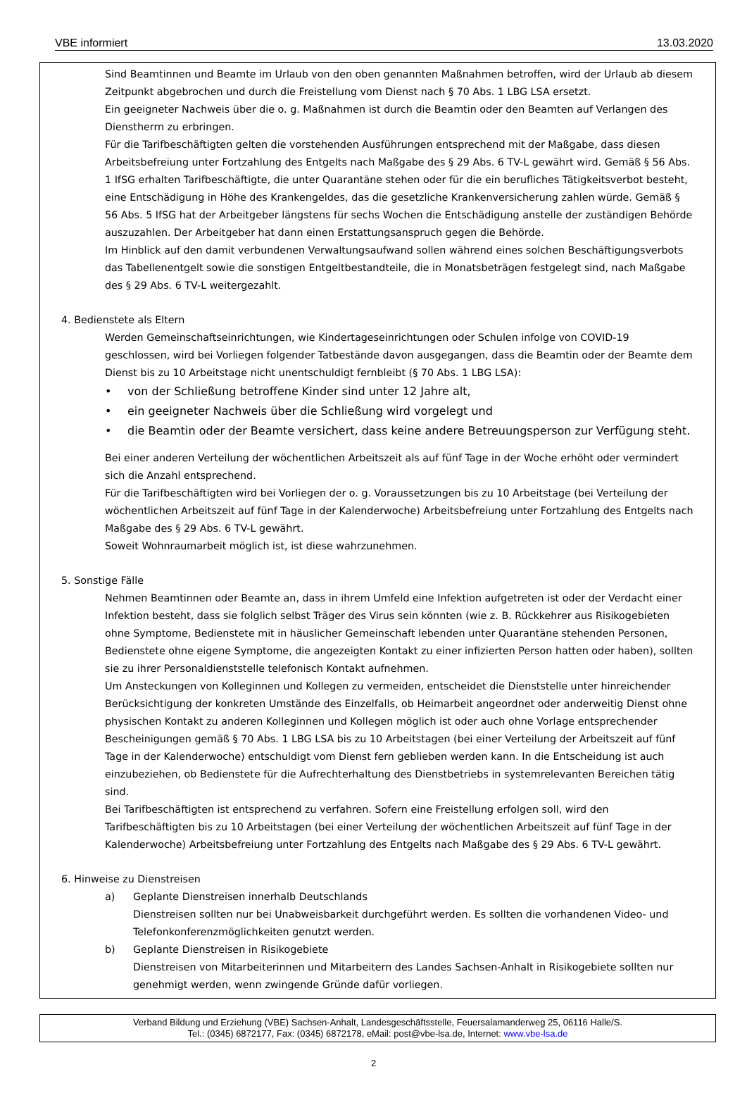VBE informiert 13.03.2020
Sind Beamtinnen und Beamte im Urlaub von den oben genannten Maßnahmen betroffen, wird der Urlaub ab diesem Zeitpunkt abgebrochen und durch die Freistellung vom Dienst nach § 70 Abs. 1 LBG LSA ersetzt.
Ein geeigneter Nachweis über die o. g. Maßnahmen ist durch die Beamtin oder den Beamten auf Verlangen des Dienstherrn zu erbringen.
Für die Tarifbeschäftigten gelten die vorstehenden Ausführungen entsprechend mit der Maßgabe, dass diesen Arbeitsbefreiung unter Fortzahlung des Entgelts nach Maßgabe des § 29 Abs. 6 TV-L gewährt wird. Gemäß § 56 Abs. 1 IfSG erhalten Tarifbeschäftigte, die unter Quarantäne stehen oder für die ein berufliches Tätigkeitsverbot besteht, eine Entschädigung in Höhe des Krankengeldes, das die gesetzliche Krankenversicherung zahlen würde. Gemäß § 56 Abs. 5 IfSG hat der Arbeitgeber längstens für sechs Wochen die Entschädigung anstelle der zuständigen Behörde auszuzahlen. Der Arbeitgeber hat dann einen Erstattungsanspruch gegen die Behörde.
Im Hinblick auf den damit verbundenen Verwaltungsaufwand sollen während eines solchen Beschäftigungsverbots das Tabellenentgelt sowie die sonstigen Entgeltbestandteile, die in Monatsbeträgen festgelegt sind, nach Maßgabe des § 29 Abs. 6 TV-L weitergezahlt.
4. Bedienstete als Eltern
Werden Gemeinschaftseinrichtungen, wie Kindertageseinrichtungen oder Schulen infolge von COVID-19 geschlossen, wird bei Vorliegen folgender Tatbestände davon ausgegangen, dass die Beamtin oder der Beamte dem Dienst bis zu 10 Arbeitstage nicht unentschuldigt fernbleibt (§ 70 Abs. 1 LBG LSA):
• von der Schließung betroffene Kinder sind unter 12 Jahre alt,
• ein geeigneter Nachweis über die Schließung wird vorgelegt und
• die Beamtin oder der Beamte versichert, dass keine andere Betreuungsperson zur Verfügung steht.
Bei einer anderen Verteilung der wöchentlichen Arbeitszeit als auf fünf Tage in der Woche erhöht oder vermindert sich die Anzahl entsprechend.
Für die Tarifbeschäftigten wird bei Vorliegen der o. g. Voraussetzungen bis zu 10 Arbeitstage (bei Verteilung der wöchentlichen Arbeitszeit auf fünf Tage in der Kalenderwoche) Arbeitsbefreiung unter Fortzahlung des Entgelts nach Maßgabe des § 29 Abs. 6 TV-L gewährt.
Soweit Wohnraumarbeit möglich ist, ist diese wahrzunehmen.
5. Sonstige Fälle
Nehmen Beamtinnen oder Beamte an, dass in ihrem Umfeld eine Infektion aufgetreten ist oder der Verdacht einer Infektion besteht, dass sie folglich selbst Träger des Virus sein könnten (wie z. B. Rückkehrer aus Risikogebieten ohne Symptome, Bedienstete mit in häuslicher Gemeinschaft lebenden unter Quarantäne stehenden Personen, Bedienstete ohne eigene Symptome, die angezeigten Kontakt zu einer infizierten Person hatten oder haben), sollten sie zu ihrer Personaldienststelle telefonisch Kontakt aufnehmen.
Um Ansteckungen von Kolleginnen und Kollegen zu vermeiden, entscheidet die Dienststelle unter hinreichender Berücksichtigung der konkreten Umstände des Einzelfalls, ob Heimarbeit angeordnet oder anderweitig Dienst ohne physischen Kontakt zu anderen Kolleginnen und Kollegen möglich ist oder auch ohne Vorlage entsprechender Bescheinigungen gemäß § 70 Abs. 1 LBG LSA bis zu 10 Arbeitstagen (bei einer Verteilung der Arbeitszeit auf fünf Tage in der Kalenderwoche) entschuldigt vom Dienst fern geblieben werden kann. In die Entscheidung ist auch einzubeziehen, ob Bedienstete für die Aufrechterhaltung des Dienstbetriebs in systemrelevanten Bereichen tätig sind.
Bei Tarifbeschäftigten ist entsprechend zu verfahren. Sofern eine Freistellung erfolgen soll, wird den Tarifbeschäftigten bis zu 10 Arbeitstagen (bei einer Verteilung der wöchentlichen Arbeitszeit auf fünf Tage in der Kalenderwoche) Arbeitsbefreiung unter Fortzahlung des Entgelts nach Maßgabe des § 29 Abs. 6 TV-L gewährt.
6. Hinweise zu Dienstreisen
a) Geplante Dienstreisen innerhalb Deutschlands
Dienstreisen sollten nur bei Unabweisbarkeit durchgeführt werden. Es sollten die vorhandenen Video- und Telefonkonferenzmöglichkeiten genutzt werden.
b) Geplante Dienstreisen in Risikogebiete
Dienstreisen von Mitarbeiterinnen und Mitarbeitern des Landes Sachsen-Anhalt in Risikogebiete sollten nur genehmigt werden, wenn zwingende Gründe dafür vorliegen.
Verband Bildung und Erziehung (VBE) Sachsen-Anhalt, Landesgeschäftsstelle, Feuersalamanderweg 25, 06116 Halle/S.
Tel.: (0345) 6872177, Fax: (0345) 6872178, eMail: post@vbe-lsa.de, Internet: www.vbe-lsa.de
2